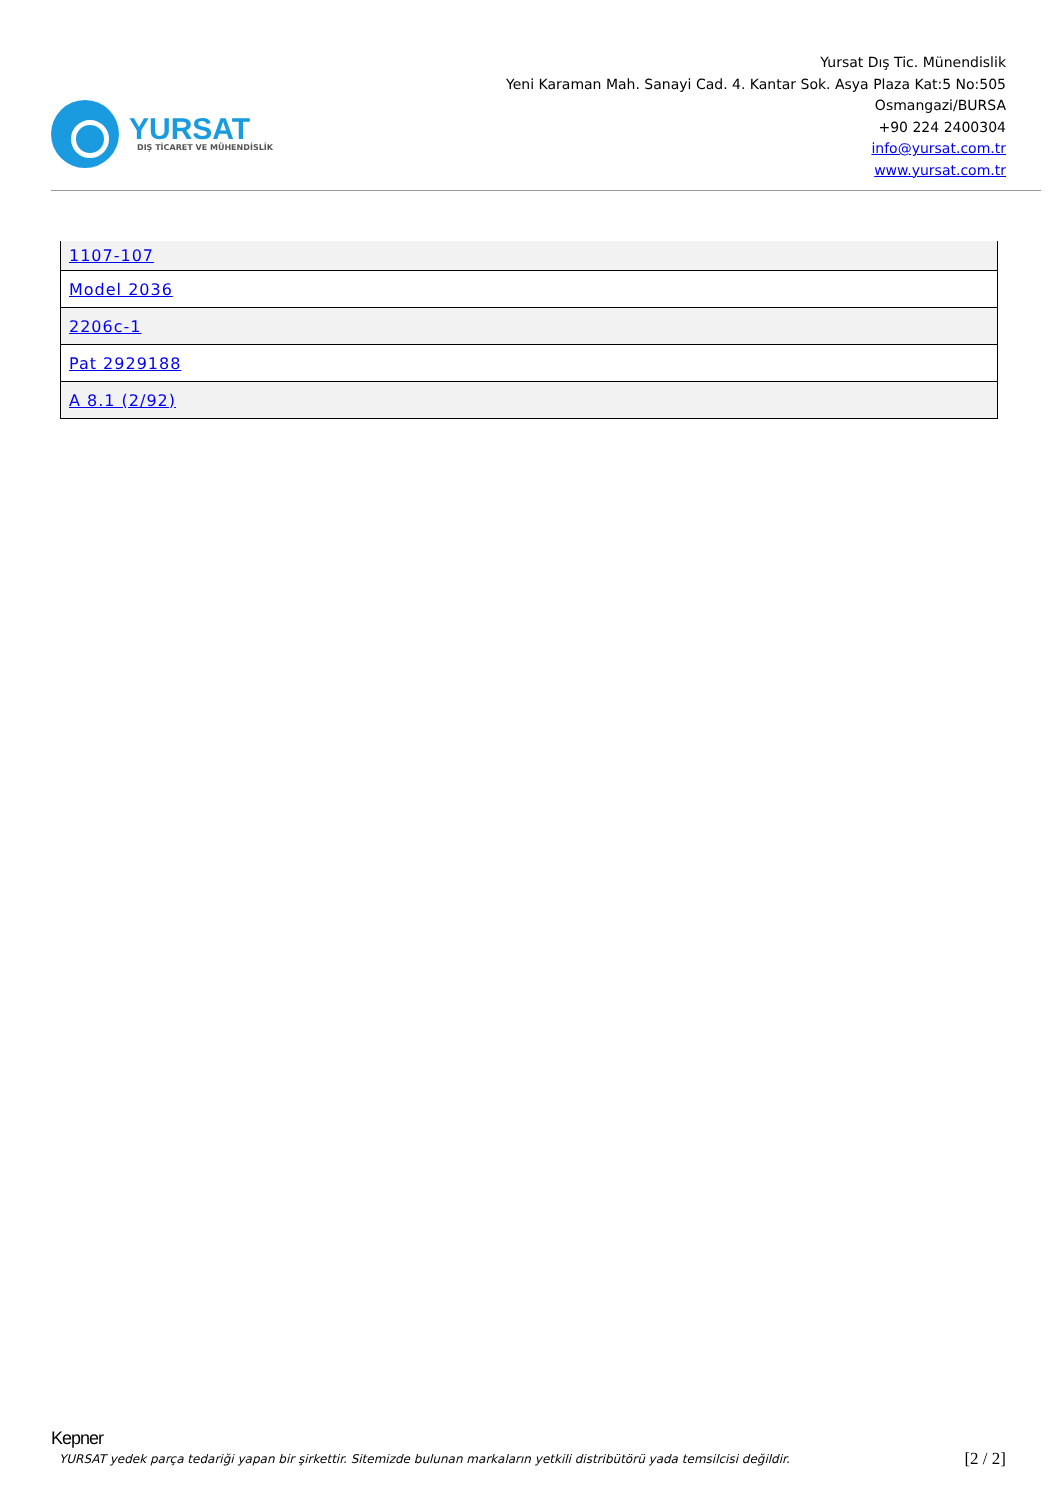YURSAT
DIŞ TİCARET VE MÜHENDİSLİK
Yursat Dış Tic. Münendislik
Yeni Karaman Mah. Sanayi Cad. 4. Kantar Sok. Asya Plaza Kat:5 No:505
Osmangazi/BURSA
+90 224 2400304
info@yursat.com.tr
www.yursat.com.tr
| 1107-107 |
| Model 2036 |
| 2206c-1 |
| Pat 2929188 |
| A 8.1 (2/92) |
Kepner
YURSAT yedek parça tedariği yapan bir şirkettir. Sitemizde bulunan markaların yetkili distribütörü yada temsilcisi değildir. [2 / 2]